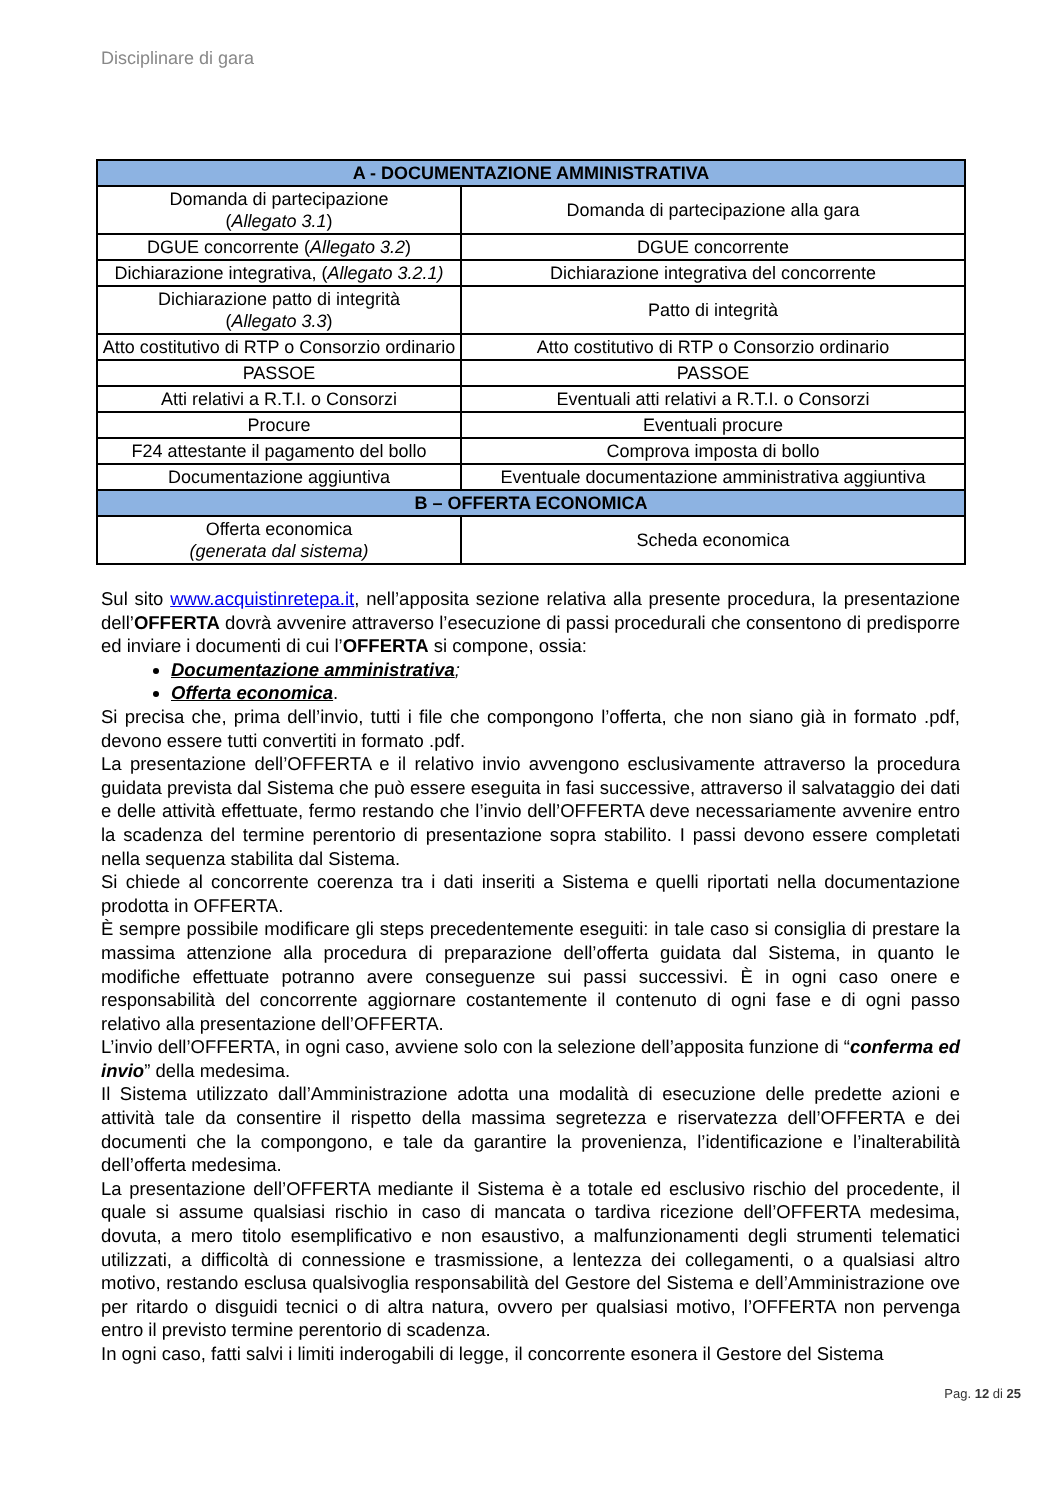Disciplinare di gara
| A - DOCUMENTAZIONE AMMINISTRATIVA | |
| --- | --- |
| Domanda di partecipazione ( Allegato 3.1 ) | Domanda di partecipazione alla gara |
| DGUE concorrente ( Allegato 3.2 ) | DGUE concorrente |
| Dichiarazione integrativa, ( Allegato 3.2.1) | Dichiarazione integrativa del concorrente |
| Dichiarazione patto di integrità ( Allegato 3.3 ) | Patto di integrità |
| Atto costitutivo di RTP o Consorzio ordinario | Atto costitutivo di RTP o Consorzio ordinario |
| PASSOE | PASSOE |
| Atti relativi a R.T.I. o Consorzi | Eventuali atti relativi a R.T.I. o Consorzi |
| Procure | Eventuali procure |
| F24 attestante il pagamento del bollo | Comprova imposta di bollo |
| Documentazione aggiuntiva | Eventuale documentazione amministrativa aggiuntiva |
| B – OFFERTA ECONOMICA | |
| Offerta economica (generata dal sistema) | Scheda economica |
Sul sito www.acquistinretepa.it, nell’apposita sezione relativa alla presente procedura, la presentazione dell’OFFERTA dovrà avvenire attraverso l’esecuzione di passi procedurali che consentono di predisporre ed inviare i documenti di cui l’OFFERTA si compone, ossia:
Documentazione amministrativa;
Offerta economica.
Si precisa che, prima dell’invio, tutti i file che compongono l’offerta, che non siano già in formato .pdf, devono essere tutti convertiti in formato .pdf.
La presentazione dell’OFFERTA e il relativo invio avvengono esclusivamente attraverso la procedura guidata prevista dal Sistema che può essere eseguita in fasi successive, attraverso il salvataggio dei dati e delle attività effettuate, fermo restando che l’invio dell’OFFERTA deve necessariamente avvenire entro la scadenza del termine perentorio di presentazione sopra stabilito. I passi devono essere completati nella sequenza stabilita dal Sistema.
Si chiede al concorrente coerenza tra i dati inseriti a Sistema e quelli riportati nella documentazione prodotta in OFFERTA.
È sempre possibile modificare gli steps precedentemente eseguiti: in tale caso si consiglia di prestare la massima attenzione alla procedura di preparazione dell’offerta guidata dal Sistema, in quanto le modifiche effettuate potranno avere conseguenze sui passi successivi. È in ogni caso onere e responsabilità del concorrente aggiornare costantemente il contenuto di ogni fase e di ogni passo relativo alla presentazione dell’OFFERTA.
L’invio dell’OFFERTA, in ogni caso, avviene solo con la selezione dell’apposita funzione di “conferma ed invio” della medesima.
Il Sistema utilizzato dall’Amministrazione adotta una modalità di esecuzione delle predette azioni e attività tale da consentire il rispetto della massima segretezza e riservatezza dell’OFFERTA e dei documenti che la compongono, e tale da garantire la provenienza, l’identificazione e l’inalterabilità dell’offerta medesima.
La presentazione dell’OFFERTA mediante il Sistema è a totale ed esclusivo rischio del procedente, il quale si assume qualsiasi rischio in caso di mancata o tardiva ricezione dell’OFFERTA medesima, dovuta, a mero titolo esemplificativo e non esaustivo, a malfunzionamenti degli strumenti telematici utilizzati, a difficoltà di connessione e trasmissione, a lentezza dei collegamenti, o a qualsiasi altro motivo, restando esclusa qualsivoglia responsabilità del Gestore del Sistema e dell’Amministrazione ove per ritardo o disguidi tecnici o di altra natura, ovvero per qualsiasi motivo, l’OFFERTA non pervenga entro il previsto termine perentorio di scadenza.
In ogni caso, fatti salvi i limiti inderogabili di legge, il concorrente esonera il Gestore del Sistema
Pag. 12 di 25